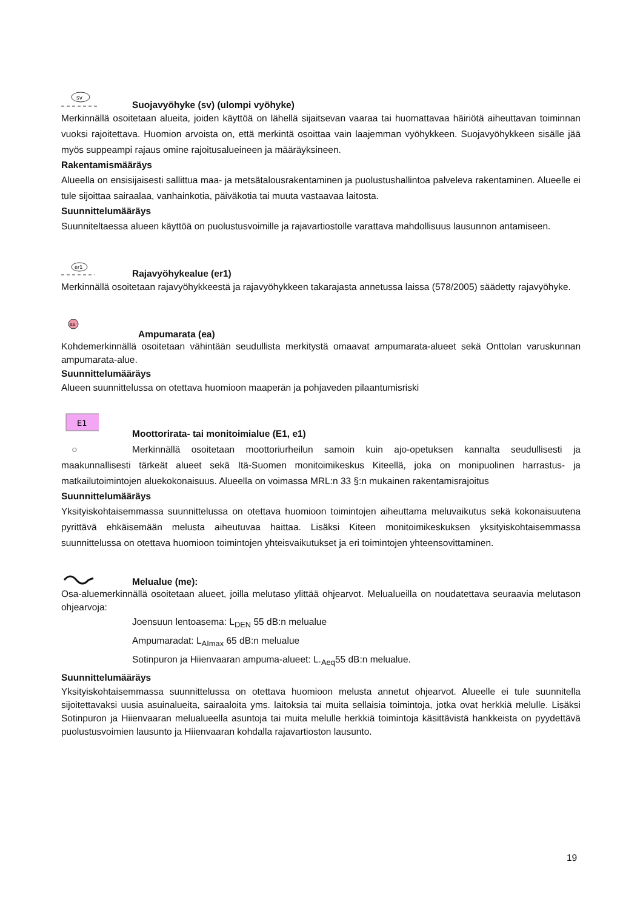sv
Suojavyöhyke (sv) (ulompi vyöhyke)
Merkinnällä osoitetaan alueita, joiden käyttöä on lähellä sijaitsevan vaaraa tai huomattavaa häiriötä aiheuttavan toiminnan vuoksi rajoitettava. Huomion arvoista on, että merkintä osoittaa vain laajemman vyöhykkeen. Suojavyöhykkeen sisälle jää myös suppeampi rajaus omine rajoitusalueineen ja määräyksineen.
Rakentamismääräys
Alueella on ensisijaisesti sallittua maa- ja metsätalousrakentaminen ja puolustushallintoa palveleva rakentaminen. Alueelle ei tule sijoittaa sairaalaa, vanhainkotia, päiväkotia tai muuta vastaavaa laitosta.
Suunnittelumääräys
Suunniteltaessa alueen käyttöä on puolustusvoimille ja rajavartiostolle varattava mahdollisuus lausunnon antamiseen.
er1
Rajavyöhykealue (er1)
Merkinnällä osoitetaan rajavyöhykkeestä ja rajavyöhykkeen takarajasta annetussa laissa (578/2005) säädetty rajavyöhyke.
ea
Ampumarata (ea)
Kohdemerkinnällä osoitetaan vähintään seudullista merkitystä omaavat ampumarata-alueet sekä Onttolan varuskunnan ampumarata-alue.
Suunnittelumääräys
Alueen suunnittelussa on otettava huomioon maaperän ja pohjaveden pilaantumisriski
E1
Moottorirata- tai monitoimialue (E1, e1)
○ Merkinnällä osoitetaan moottoriurheilun samoin kuin ajo-opetuksen kannalta seudullisesti ja maakunnallisesti tärkeät alueet sekä Itä-Suomen monitoimikeskus Kiteellä, joka on monipuolinen harrastus- ja matkailutoimintojen aluekokonaisuus. Alueella on voimassa MRL:n 33 §:n mukainen rakentamisrajoitus
Suunnittelumääräys
Yksityiskohtaisemmassa suunnittelussa on otettava huomioon toimintojen aiheuttama meluvaikutus sekä kokonaisuutena pyrittävä ehkäisemään melusta aiheutuvaa haittaa. Lisäksi Kiteen monitoimikeskuksen yksityiskohtaisemmassa suunnittelussa on otettava huomioon toimintojen yhteisvaikutukset ja eri toimintojen yhteensovittaminen.
Melualue (me):
Osa-aluemerkinnällä osoitetaan alueet, joilla melutaso ylittää ohjearvot. Melualueilla on noudatettava seuraavia melutason ohjearvoja:
Joensuun lentoasema: L<sub>DEN</sub> 55 dB:n melualue
Ampumaradat: L<sub>AImax</sub> 65 dB:n melualue
Sotinpuron ja Hiienvaaran ampuma-alueet: L.<sub>Aeq</sub>55 dB:n melualue.
Suunnittelumääräys
Yksityiskohtaisemmassa suunnittelussa on otettava huomioon melusta annetut ohjearvot. Alueelle ei tule suunnitella sijoitettavaksi uusia asuinalueita, sairaaloita yms. laitoksia tai muita sellaisia toimintoja, jotka ovat herkkiä melulle. Lisäksi Sotinpuron ja Hiienvaaran melualueella asuntoja tai muita melulle herkkiä toimintoja käsittävistä hankkeista on pyydettävä puolustusvoimien lausunto ja Hiienvaaran kohdalla rajavartioston lausunto.
19